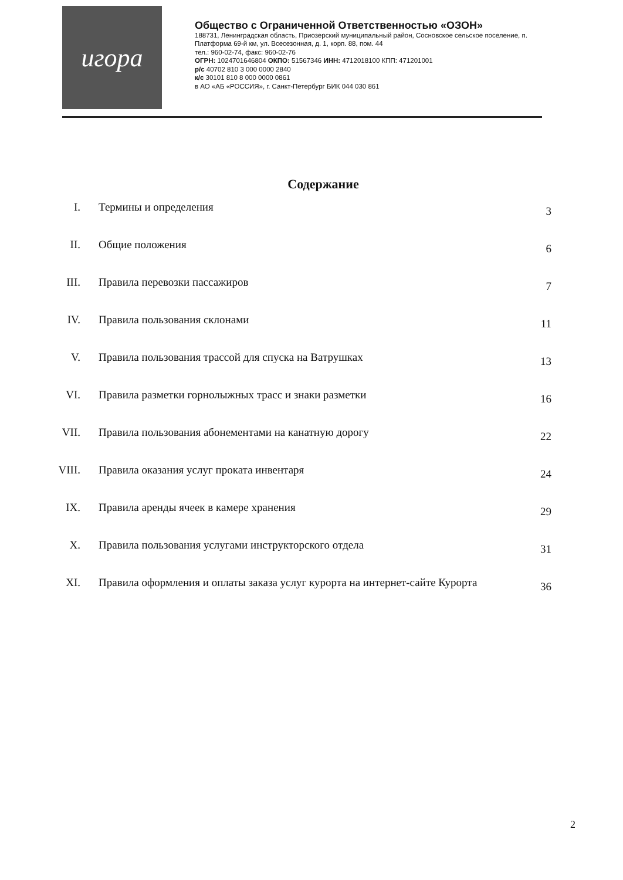игора
Общество с Ограниченной Ответственностью «ОЗОН»
188731, Ленинградская область, Приозерский муниципальный район, Сосновское сельское поселение, п. Платформа 69-й км, ул. Всесезонная, д. 1, корп. 88, пом. 44
тел.: 960-02-74, факс: 960-02-76
ОГРН: 1024701646804 ОКПО: 51567346 ИНН: 4712018100 КПП: 471201001
р/с 40702 810 3 000 0000 2840
к/с 30101 810 8 000 0000 0861
в АО «АБ «РОССИЯ», г. Санкт-Петербург БИК 044 030 861
Содержание
| I. | Термины и определения | 3 |
| II. | Общие положения | 6 |
| III. | Правила перевозки пассажиров | 7 |
| IV. | Правила пользования склонами | 11 |
| V. | Правила пользования трассой для спуска на Ватрушках | 13 |
| VI. | Правила разметки горнолыжных трасс и знаки разметки | 16 |
| VII. | Правила пользования абонементами на канатную дорогу | 22 |
| VIII. | Правила оказания услуг проката инвентаря | 24 |
| IX. | Правила аренды ячеек в камере хранения | 29 |
| X. | Правила пользования услугами инструкторского отдела | 31 |
| XI. | Правила оформления и оплаты заказа услуг курорта на интернет-сайте Курорта | 36 |
2